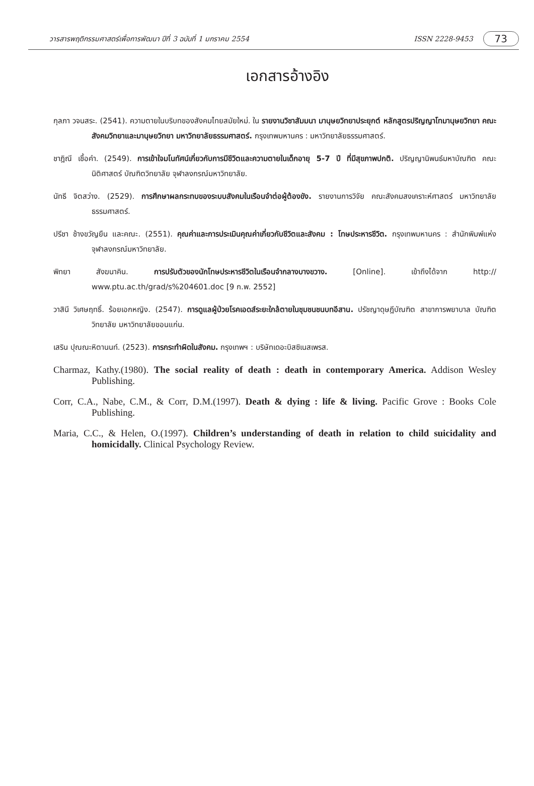วารสารพฤติกรรมศาสตร์เพื่อการพัฒนา ปีที่ 3 ฉบับที่ 1 มกราคม 2554 ISSN 2228-9453 73
เอกสารอ้างอิง
กุลภา วจนสระ. (2541). ความตายในบริบทของสังคมไทยสมัยใหม่. ใน รายงานวิชาสัมมนา มานุษยวิทยาประยุกต์ หลักสูตรปริญญาโทมานุษยวิทยา คณะสังคมวิทยาและมานุษยวิทยา มหาวิทยาลัยธรรมศาสตร์. กรุงเทพมหานคร : มหาวิทยาลัยธรรมศาสตร์.
ชาฎิณี เชื้อคำ. (2549). การเข้าใจมโนทัศน์เกี่ยวกับการมีชีวิตและความตายในเด็กอายุ 5-7 ปี ที่มีสุขภาพปกติ. ปริญญานิพนธ์มหาบัณฑิต คณะนิติศาสตร์ บัณฑิตวิทยาลัย จุฬาลงกรณ์มหาวิทยาลัย.
นัทธี จิตสว่าง. (2529). การศึกษาผลกระทบของระบบสังคมในเรือนจำต่อผู้ต้องขัง. รายงานการวิจัย คณะสังคมสงเคราะห์ศาสตร์ มหาวิทยาลัยธรรมศาสตร์.
ปรีชา ช้างขวัญยืน และคณะ. (2551). คุณค่าและการประเมินคุณค่าเกี่ยวกับชีวิตและสังคม : โทษประหารชีวิต. กรุงเทพมหานคร : สำนักพิมพ์แห่งจุฬาลงกรณ์มหาวิทยาลัย.
พิทยา สังฆนาคิน. การปรับตัวของนักโทษประหารชีวิตในเรือนจำกลางบางขวาง. [Online]. เข้าถึงได้จาก http:// www.ptu.ac.th/grad/s%204601.doc [9 ก.พ. 2552]
วาสินี วิเศษฤทธิ์. ร้อยเอกหญิง. (2547). การดูแลผู้ป่วยโรคเอดส์ระยะใกล้ตายในชุมชนชนบทอีสาน. ปรัชญาดุษฎีบัณฑิต สาขาการพยาบาล บัณฑิตวิทยาลัย มหาวิทยาลัยขอนแก่น.
เสริน ปุณณะหิตานนท์. (2523). การกระทำผิดในสังคม. กรุงเทพฯ : บริษัทเดอะบิสซิเนสเพรส.
Charmaz, Kathy.(1980). The social reality of death : death in contemporary America. Addison Wesley Publishing.
Corr, C.A., Nabe, C.M., & Corr, D.M.(1997). Death & dying : life & living. Pacific Grove : Books Cole Publishing.
Maria, C.C., & Helen, O.(1997). Children’s understanding of death in relation to child suicidality and homicidally. Clinical Psychology Review.